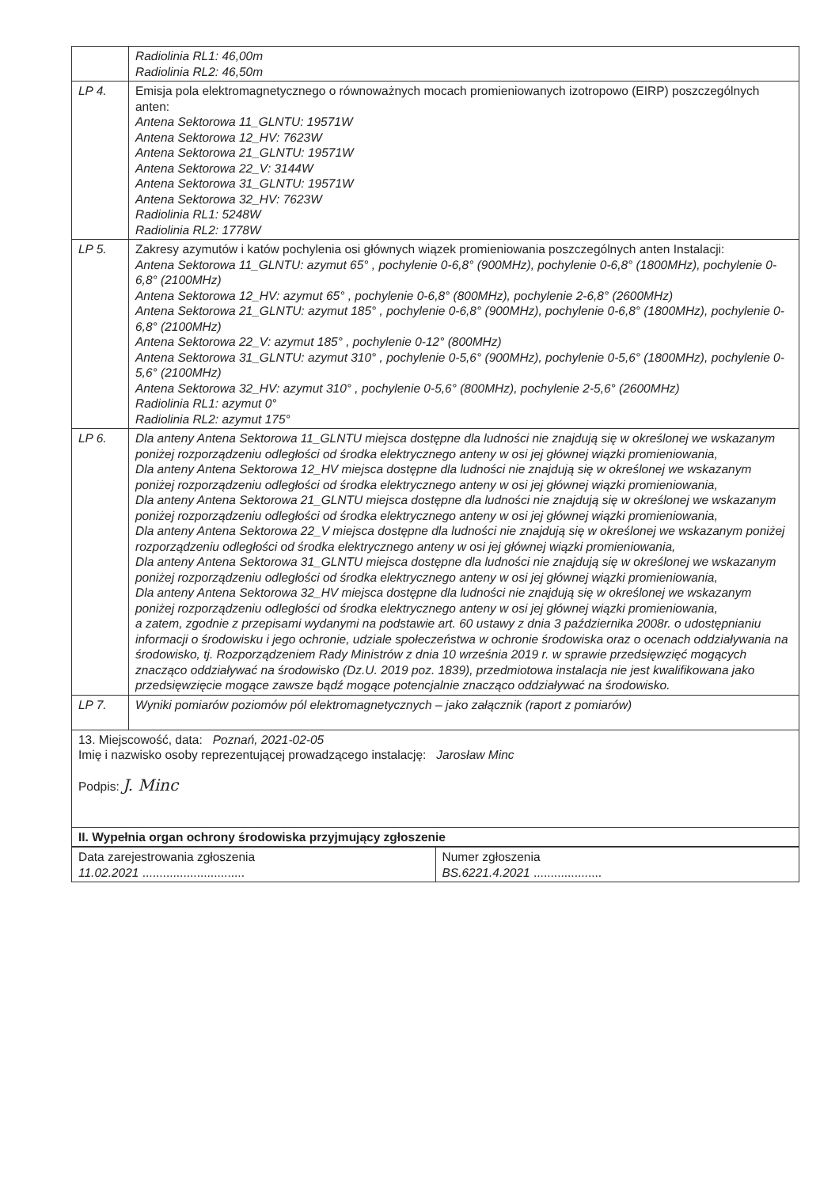| | Radiolinia RL1: 46,00m Radiolinia RL2: 46,50m |
| LP 4. | Emisja pola elektromagnetycznego o równoważnych mocach promieniowanych izotropowo (EIRP) poszczególnych anten: Antena Sektorowa 11_GLNTU: 19571W Antena Sektorowa 12_HV: 7623W Antena Sektorowa 21_GLNTU: 19571W Antena Sektorowa 22_V: 3144W Antena Sektorowa 31_GLNTU: 19571W Antena Sektorowa 32_HV: 7623W Radiolinia RL1: 5248W Radiolinia RL2: 1778W |
| LP 5. | Zakresy azymutów i katów pochylenia osi głównych wiązek promieniowania poszczególnych anten Instalacji: Antena Sektorowa 11_GLNTU: azymut 65° , pochylenie 0-6,8° (900MHz), pochylenie 0-6,8° (1800MHz), pochylenie 0-6,8° (2100MHz) Antena Sektorowa 12_HV: azymut 65° , pochylenie 0-6,8° (800MHz), pochylenie 2-6,8° (2600MHz) Antena Sektorowa 21_GLNTU: azymut 185° , pochylenie 0-6,8° (900MHz), pochylenie 0-6,8° (1800MHz), pochylenie 0-6,8° (2100MHz) Antena Sektorowa 22_V: azymut 185° , pochylenie 0-12° (800MHz) Antena Sektorowa 31_GLNTU: azymut 310° , pochylenie 0-5,6° (900MHz), pochylenie 0-5,6° (1800MHz), pochylenie 0-5,6° (2100MHz) Antena Sektorowa 32_HV: azymut 310° , pochylenie 0-5,6° (800MHz), pochylenie 2-5,6° (2600MHz) Radiolinia RL1: azymut 0° Radiolinia RL2: azymut 175° |
| LP 6. | Dla anteny Antena Sektorowa 11_GLNTU miejsca dostępne dla ludności nie znajdują się w określonej we wskazanym poniżej rozporządzeniu odległości od środka elektrycznego anteny w osi jej głównej wiązki promieniowania, Dla anteny Antena Sektorowa 12_HV miejsca dostępne dla ludności nie znajdują się w określonej we wskazanym poniżej rozporządzeniu odległości od środka elektrycznego anteny w osi jej głównej wiązki promieniowania, Dla anteny Antena Sektorowa 21_GLNTU miejsca dostępne dla ludności nie znajdują się w określonej we wskazanym poniżej rozporządzeniu odległości od środka elektrycznego anteny w osi jej głównej wiązki promieniowania, Dla anteny Antena Sektorowa 22_V miejsca dostępne dla ludności nie znajdują się w określonej we wskazanym poniżej rozporządzeniu odległości od środka elektrycznego anteny w osi jej głównej wiązki promieniowania, Dla anteny Antena Sektorowa 31_GLNTU miejsca dostępne dla ludności nie znajdują się w określonej we wskazanym poniżej rozporządzeniu odległości od środka elektrycznego anteny w osi jej głównej wiązki promieniowania, Dla anteny Antena Sektorowa 32_HV miejsca dostępne dla ludności nie znajdują się w określonej we wskazanym poniżej rozporządzeniu odległości od środka elektrycznego anteny w osi jej głównej wiązki promieniowania, a zatem, zgodnie z przepisami wydanymi na podstawie art. 60 ustawy z dnia 3 października 2008r. o udostępnianiu informacji o środowisku i jego ochronie, udziale społeczeństwa w ochronie środowiska oraz o ocenach oddziaływania na środowisko, tj. Rozporządzeniem Rady Ministrów z dnia 10 września 2019 r. w sprawie przedsięwzięć mogących znacząco oddziaływać na środowisko (Dz.U. 2019 poz. 1839), przedmiotowa instalacja nie jest kwalifikowana jako przedsięwzięcie mogące zawsze bądź mogące potencjalnie znacząco oddziaływać na środowisko. |
| LP 7. | Wyniki pomiarów poziomów pól elektromagnetycznych – jako załącznik (raport z pomiarów) |
| 13. Miejscowość, data: Poznań, 2021-02-05 Imię i nazwisko osoby reprezentującej prowadzącego instalację: Jarosław Minc Podpis: J. Minc | |
| II. Wypełnia organ ochrony środowiska przyjmujący zgłoszenie | |
| Data zarejestrowania zgłoszenia 11.02.2021 .............................. | Numer zgłoszenia BS.6221.4.2021 .................... |